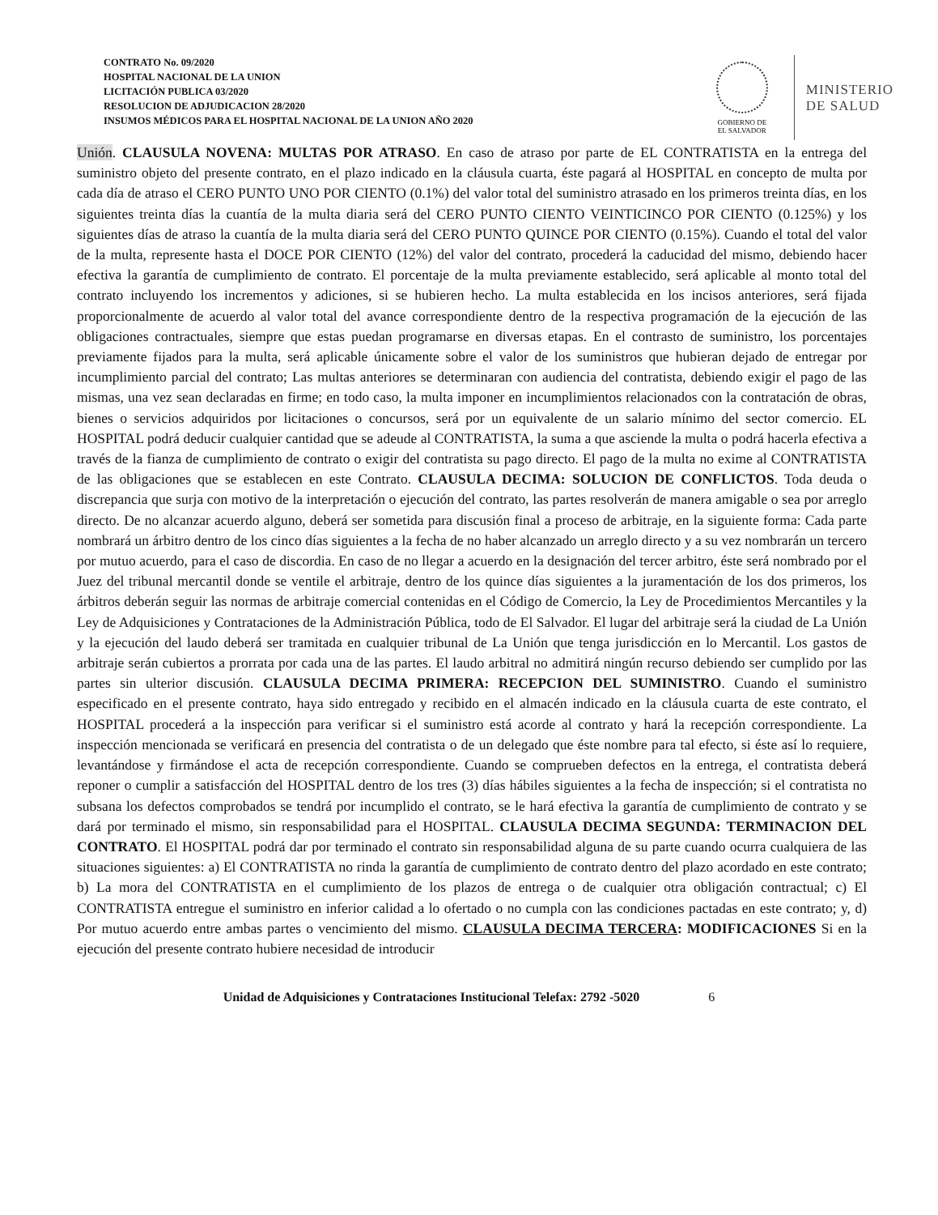CONTRATO No. 09/2020
HOSPITAL NACIONAL DE LA UNION
LICITACIÓN PUBLICA 03/2020
RESOLUCION DE ADJUDICACION 28/2020
INSUMOS MÉDICOS PARA EL HOSPITAL NACIONAL DE LA UNION AÑO 2020
GOBIERNO DE
EL SALVADOR
MINISTERIO
DE SALUD
Unión. CLAUSULA NOVENA: MULTAS POR ATRASO. En caso de atraso por parte de EL CONTRATISTA en la entrega del suministro objeto del presente contrato, en el plazo indicado en la cláusula cuarta, éste pagará al HOSPITAL en concepto de multa por cada día de atraso el CERO PUNTO UNO POR CIENTO (0.1%) del valor total del suministro atrasado en los primeros treinta días, en los siguientes treinta días la cuantía de la multa diaria será del CERO PUNTO CIENTO VEINTICINCO POR CIENTO (0.125%) y los siguientes días de atraso la cuantía de la multa diaria será del CERO PUNTO QUINCE POR CIENTO (0.15%). Cuando el total del valor de la multa, represente hasta el DOCE POR CIENTO (12%) del valor del contrato, procederá la caducidad del mismo, debiendo hacer efectiva la garantía de cumplimiento de contrato. El porcentaje de la multa previamente establecido, será aplicable al monto total del contrato incluyendo los incrementos y adiciones, si se hubieren hecho. La multa establecida en los incisos anteriores, será fijada proporcionalmente de acuerdo al valor total del avance correspondiente dentro de la respectiva programación de la ejecución de las obligaciones contractuales, siempre que estas puedan programarse en diversas etapas. En el contrasto de suministro, los porcentajes previamente fijados para la multa, será aplicable únicamente sobre el valor de los suministros que hubieran dejado de entregar por incumplimiento parcial del contrato; Las multas anteriores se determinaran con audiencia del contratista, debiendo exigir el pago de las mismas, una vez sean declaradas en firme; en todo caso, la multa imponer en incumplimientos relacionados con la contratación de obras, bienes o servicios adquiridos por licitaciones o concursos, será por un equivalente de un salario mínimo del sector comercio. EL HOSPITAL podrá deducir cualquier cantidad que se adeude al CONTRATISTA, la suma a que asciende la multa o podrá hacerla efectiva a través de la fianza de cumplimiento de contrato o exigir del contratista su pago directo. El pago de la multa no exime al CONTRATISTA de las obligaciones que se establecen en este Contrato. CLAUSULA DECIMA: SOLUCION DE CONFLICTOS. Toda deuda o discrepancia que surja con motivo de la interpretación o ejecución del contrato, las partes resolverán de manera amigable o sea por arreglo directo. De no alcanzar acuerdo alguno, deberá ser sometida para discusión final a proceso de arbitraje, en la siguiente forma: Cada parte nombrará un árbitro dentro de los cinco días siguientes a la fecha de no haber alcanzado un arreglo directo y a su vez nombrarán un tercero por mutuo acuerdo, para el caso de discordia. En caso de no llegar a acuerdo en la designación del tercer arbitro, éste será nombrado por el Juez del tribunal mercantil donde se ventile el arbitraje, dentro de los quince días siguientes a la juramentación de los dos primeros, los árbitros deberán seguir las normas de arbitraje comercial contenidas en el Código de Comercio, la Ley de Procedimientos Mercantiles y la Ley de Adquisiciones y Contrataciones de la Administración Pública, todo de El Salvador. El lugar del arbitraje será la ciudad de La Unión y la ejecución del laudo deberá ser tramitada en cualquier tribunal de La Unión que tenga jurisdicción en lo Mercantil. Los gastos de arbitraje serán cubiertos a prorrata por cada una de las partes. El laudo arbitral no admitirá ningún recurso debiendo ser cumplido por las partes sin ulterior discusión. CLAUSULA DECIMA PRIMERA: RECEPCION DEL SUMINISTRO. Cuando el suministro especificado en el presente contrato, haya sido entregado y recibido en el almacén indicado en la cláusula cuarta de este contrato, el HOSPITAL procederá a la inspección para verificar si el suministro está acorde al contrato y hará la recepción correspondiente. La inspección mencionada se verificará en presencia del contratista o de un delegado que éste nombre para tal efecto, si éste así lo requiere, levantándose y firmándose el acta de recepción correspondiente. Cuando se comprueben defectos en la entrega, el contratista deberá reponer o cumplir a satisfacción del HOSPITAL dentro de los tres (3) días hábiles siguientes a la fecha de inspección; si el contratista no subsana los defectos comprobados se tendrá por incumplido el contrato, se le hará efectiva la garantía de cumplimiento de contrato y se dará por terminado el mismo, sin responsabilidad para el HOSPITAL. CLAUSULA DECIMA SEGUNDA: TERMINACION DEL CONTRATO. El HOSPITAL podrá dar por terminado el contrato sin responsabilidad alguna de su parte cuando ocurra cualquiera de las situaciones siguientes: a) El CONTRATISTA no rinda la garantía de cumplimiento de contrato dentro del plazo acordado en este contrato; b) La mora del CONTRATISTA en el cumplimiento de los plazos de entrega o de cualquier otra obligación contractual; c) El CONTRATISTA entregue el suministro en inferior calidad a lo ofertado o no cumpla con las condiciones pactadas en este contrato; y, d) Por mutuo acuerdo entre ambas partes o vencimiento del mismo. CLAUSULA DECIMA TERCERA: MODIFICACIONES Si en la ejecución del presente contrato hubiere necesidad de introducir
Unidad de Adquisiciones y Contrataciones Institucional Telefax: 2792 -5020 6